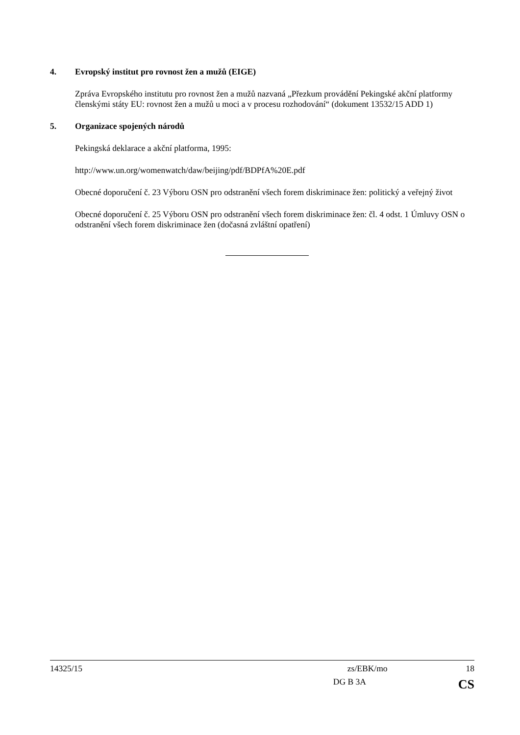4. Evropský institut pro rovnost žen a mužů (EIGE)
Zpráva Evropského institutu pro rovnost žen a mužů nazvaná „Přezkum provádění Pekingské akční platformy členskými státy EU: rovnost žen a mužů u moci a v procesu rozhodování“ (dokument 13532/15 ADD 1)
5. Organizace spojených národů
Pekingská deklarace a akční platforma, 1995:
http://www.un.org/womenwatch/daw/beijing/pdf/BDPfA%20E.pdf
Obecné doporučení č. 23 Výboru OSN pro odstranění všech forem diskriminace žen: politický a veřejný život
Obecné doporučení č. 25 Výboru OSN pro odstranění všech forem diskriminace žen: čl. 4 odst. 1 Úmluvy OSN o odstranění všech forem diskriminace žen (dočasná zvláštní opatření)
14325/15 zs/EBK/mo 18
DG B 3A CS